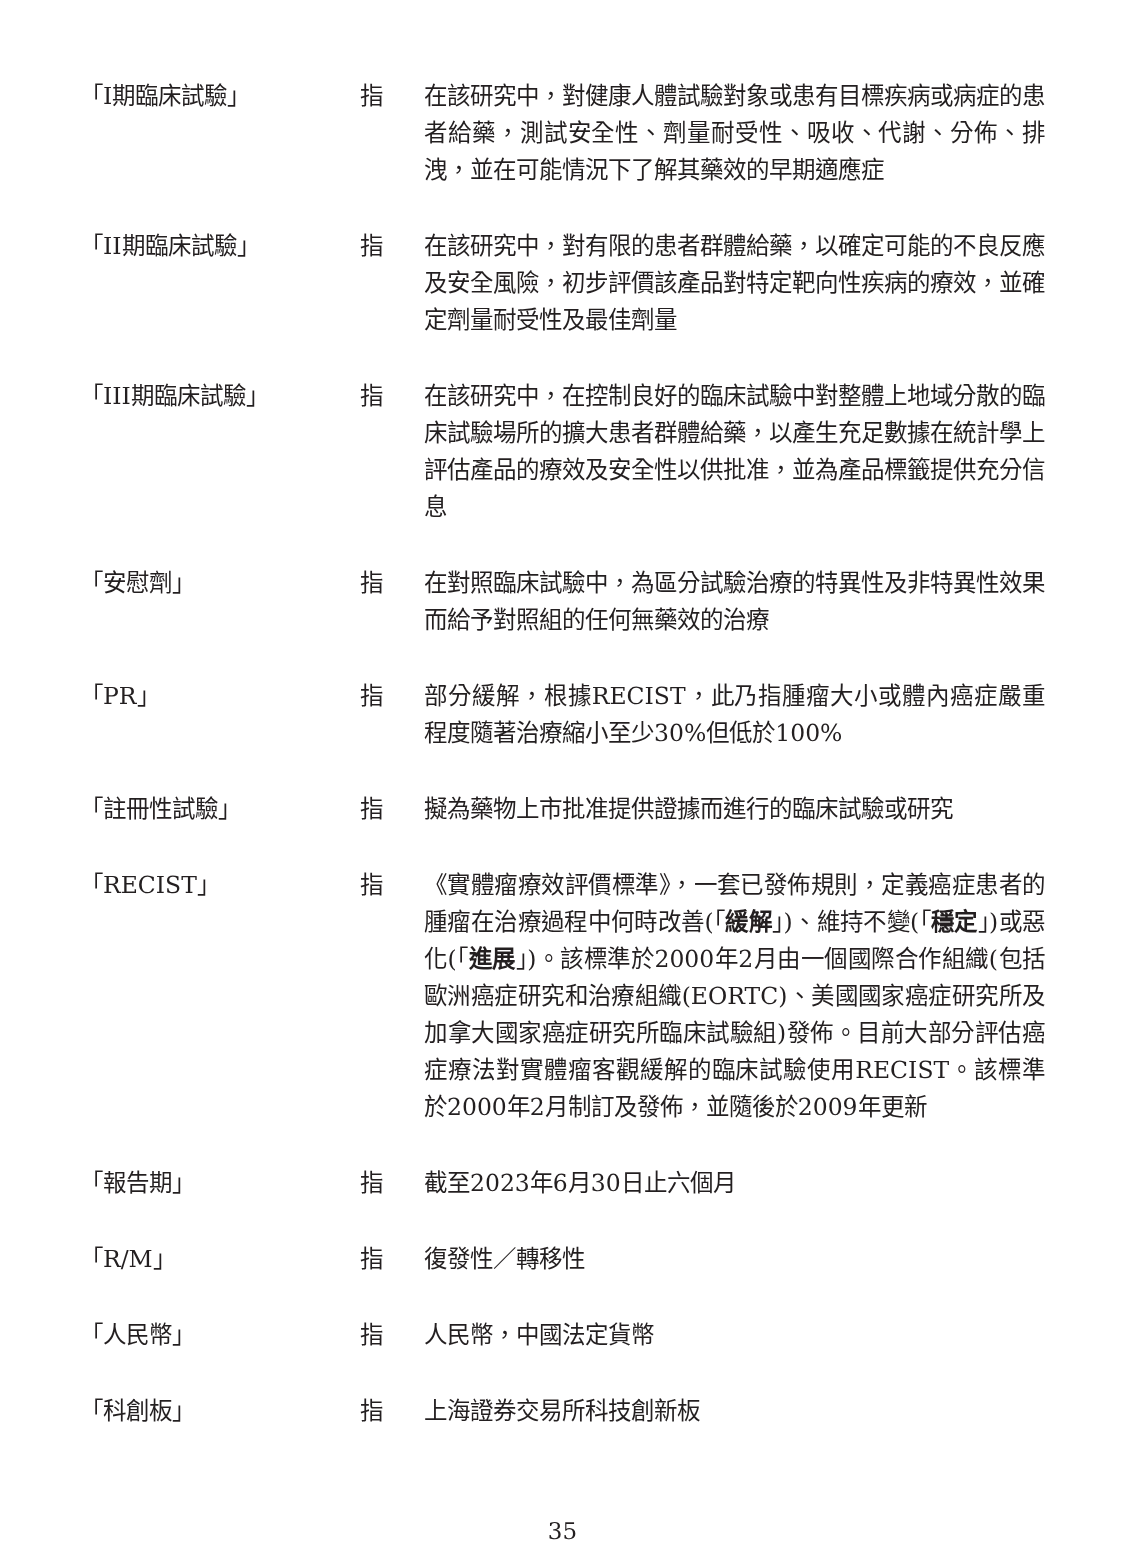「I期臨床試驗」 指 在該研究中，對健康人體試驗對象或患有目標疾病或病症的患者給藥，測試安全性、劑量耐受性、吸收、代謝、分佈、排洩，並在可能情況下了解其藥效的早期適應症
「II期臨床試驗」 指 在該研究中，對有限的患者群體給藥，以確定可能的不良反應及安全風險，初步評價該產品對特定靶向性疾病的療效，並確定劑量耐受性及最佳劑量
「III期臨床試驗」 指 在該研究中，在控制良好的臨床試驗中對整體上地域分散的臨床試驗場所的擴大患者群體給藥，以產生充足數據在統計學上評估產品的療效及安全性以供批准，並為產品標籤提供充分信息
「安慰劑」 指 在對照臨床試驗中，為區分試驗治療的特異性及非特異性效果而給予對照組的任何無藥效的治療
「PR」 指 部分緩解，根據RECIST，此乃指腫瘤大小或體內癌症嚴重程度隨著治療縮小至少30%但低於100%
「註冊性試驗」 指 擬為藥物上市批准提供證據而進行的臨床試驗或研究
「RECIST」 指 《實體瘤療效評價標準》，一套已發佈規則，定義癌症患者的腫瘤在治療過程中何時改善(「緩解」)、維持不變(「穩定」)或惡化(「進展」)。該標準於2000年2月由一個國際合作組織(包括歐洲癌症研究和治療組織(EORTC)、美國國家癌症研究所及加拿大國家癌症研究所臨床試驗組)發佈。目前大部分評估癌症療法對實體瘤客觀緩解的臨床試驗使用RECIST。該標準於2000年2月制訂及發佈，並隨後於2009年更新
「報告期」 指 截至2023年6月30日止六個月
「R/M」 指 復發性／轉移性
「人民幣」 指 人民幣，中國法定貨幣
「科創板」 指 上海證券交易所科技創新板
35